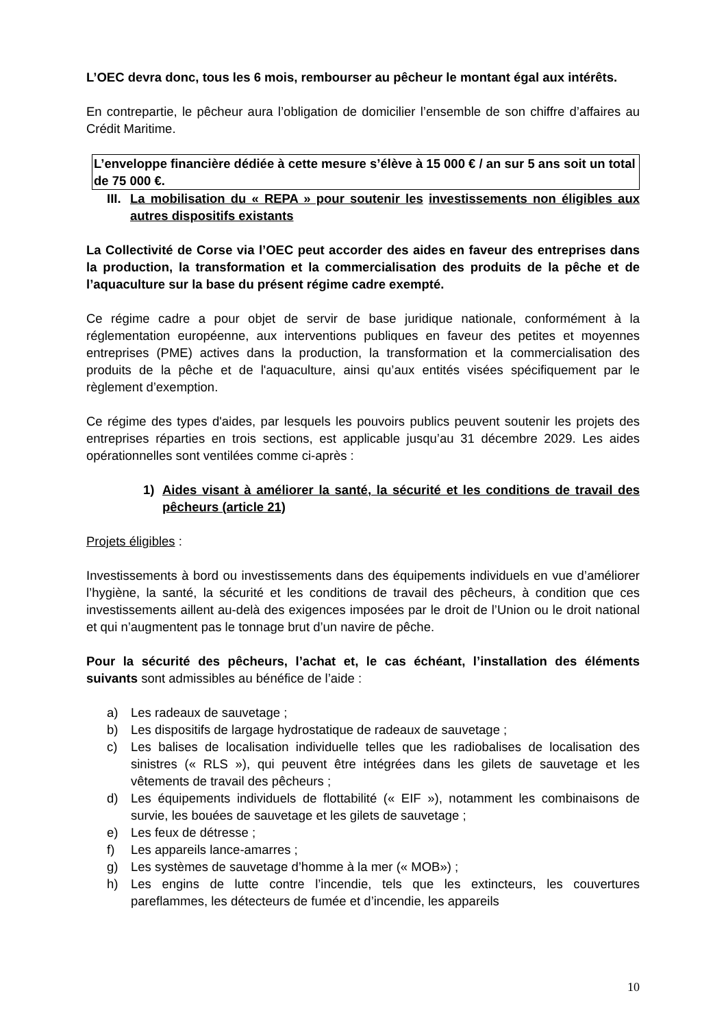L’OEC devra donc, tous les 6 mois, rembourser au pêcheur le montant égal aux intérêts.
En contrepartie, le pêcheur aura l’obligation de domicilier l’ensemble de son chiffre d’affaires au Crédit Maritime.
L’enveloppe financière dédiée à cette mesure s’élève à 15 000 € / an sur 5 ans soit un total de 75 000 €.
III. La mobilisation du « REPA » pour soutenir les investissements non éligibles aux autres dispositifs existants
La Collectivité de Corse via l’OEC peut accorder des aides en faveur des entreprises dans la production, la transformation et la commercialisation des produits de la pêche et de l’aquaculture sur la base du présent régime cadre exempté.
Ce régime cadre a pour objet de servir de base juridique nationale, conformément à la réglementation européenne, aux interventions publiques en faveur des petites et moyennes entreprises (PME) actives dans la production, la transformation et la commercialisation des produits de la pêche et de l'aquaculture, ainsi qu’aux entités visées spécifiquement par le règlement d’exemption.
Ce régime des types d'aides, par lesquels les pouvoirs publics peuvent soutenir les projets des entreprises réparties en trois sections, est applicable jusqu’au 31 décembre 2029. Les aides opérationnelles sont ventilées comme ci-après :
1) Aides visant à améliorer la santé, la sécurité et les conditions de travail des pêcheurs (article 21)
Projets éligibles :
Investissements à bord ou investissements dans des équipements individuels en vue d’améliorer l’hygiène, la santé, la sécurité et les conditions de travail des pêcheurs, à condition que ces investissements aillent au-delà des exigences imposées par le droit de l’Union ou le droit national et qui n’augmentent pas le tonnage brut d’un navire de pêche.
Pour la sécurité des pêcheurs, l’achat et, le cas échéant, l’installation des éléments suivants sont admissibles au bénéfice de l’aide :
a) Les radeaux de sauvetage ;
b) Les dispositifs de largage hydrostatique de radeaux de sauvetage ;
c) Les balises de localisation individuelle telles que les radiobalises de localisation des sinistres (« RLS »), qui peuvent être intégrées dans les gilets de sauvetage et les vêtements de travail des pêcheurs ;
d) Les équipements individuels de flottabilité (« EIF »), notamment les combinaisons de survie, les bouées de sauvetage et les gilets de sauvetage ;
e) Les feux de détresse ;
f) Les appareils lance-amarres ;
g) Les systèmes de sauvetage d’homme à la mer (« MOB») ;
h) Les engins de lutte contre l’incendie, tels que les extincteurs, les couvertures pareflammes, les détecteurs de fumée et d’incendie, les appareils
10